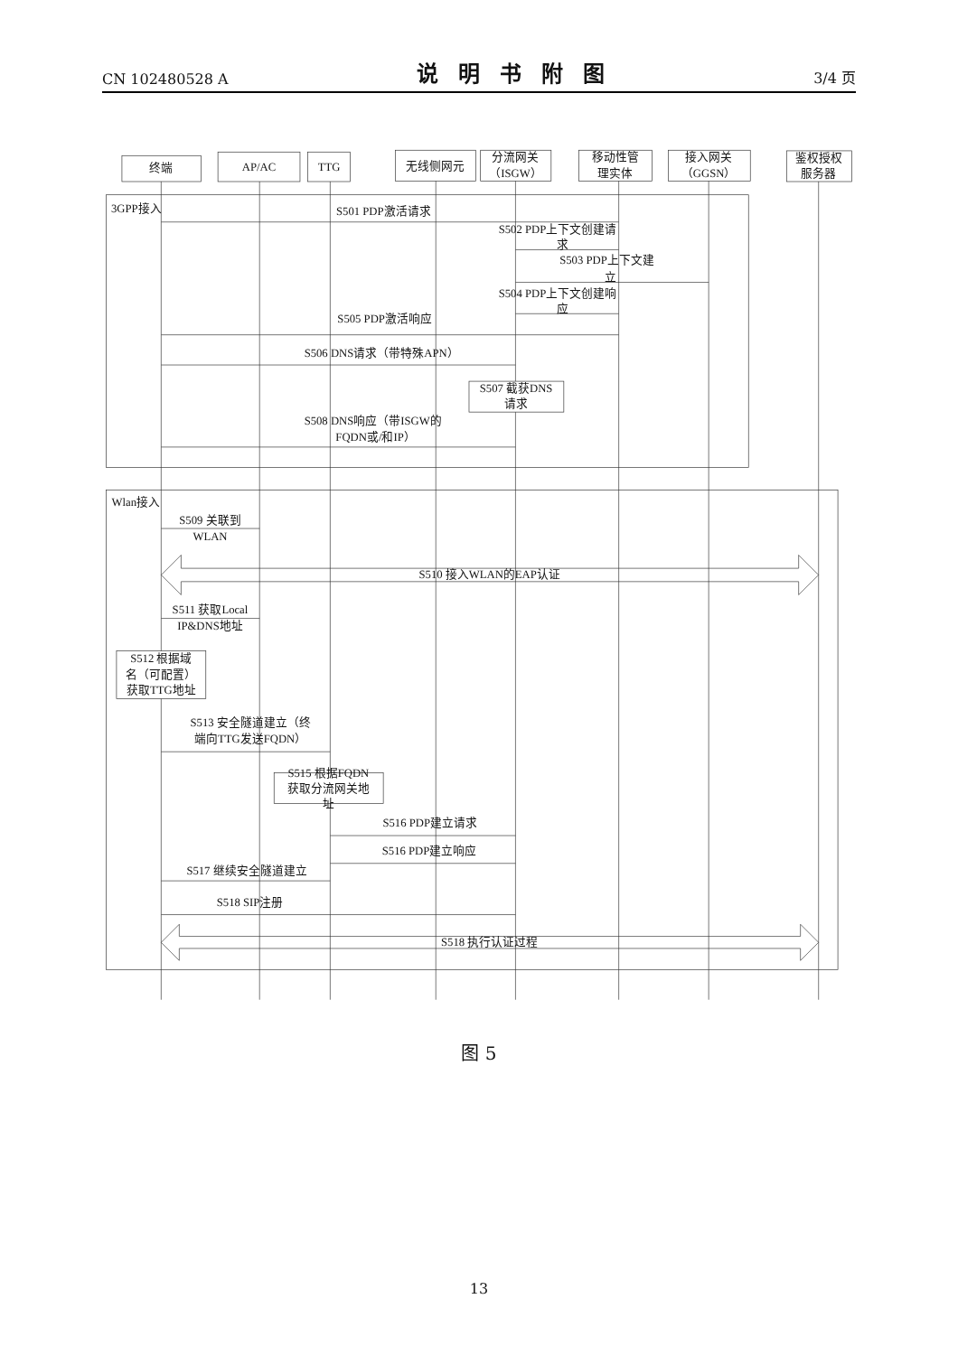CN 102480528 A 说明书附图 3/4 页
终端
AP/AC
TTG
无线侧网元
分流网关
（ISGW）
移动性管
理实体
接入网关
（GGSN）
鉴权授权
服务器
3GPP接入
S501 PDP激活请求
S502 PDP上下文创建请
求
S503 PDP上下文建
立
S504 PDP上下文创建响
应
S505 PDP激活响应
S506 DNS请求（带特殊APN）
S507 截获DNS
请求
S508 DNS响应（带ISGW的
FQDN或/和IP）
Wlan接入
S509 关联到
WLAN
S510 接入WLAN的EAP认证
S511 获取Local
IP&DNS地址
S512 根据域
名（可配置）
获取TTG地址
S513 安全隧道建立（终
端向TTG发送FQDN）
S515 根据FQDN
获取分流网关地
址
S516 PDP建立请求
S516 PDP建立响应
S517 继续安全隧道建立
S518 SIP注册
S518 执行认证过程
图 5
13